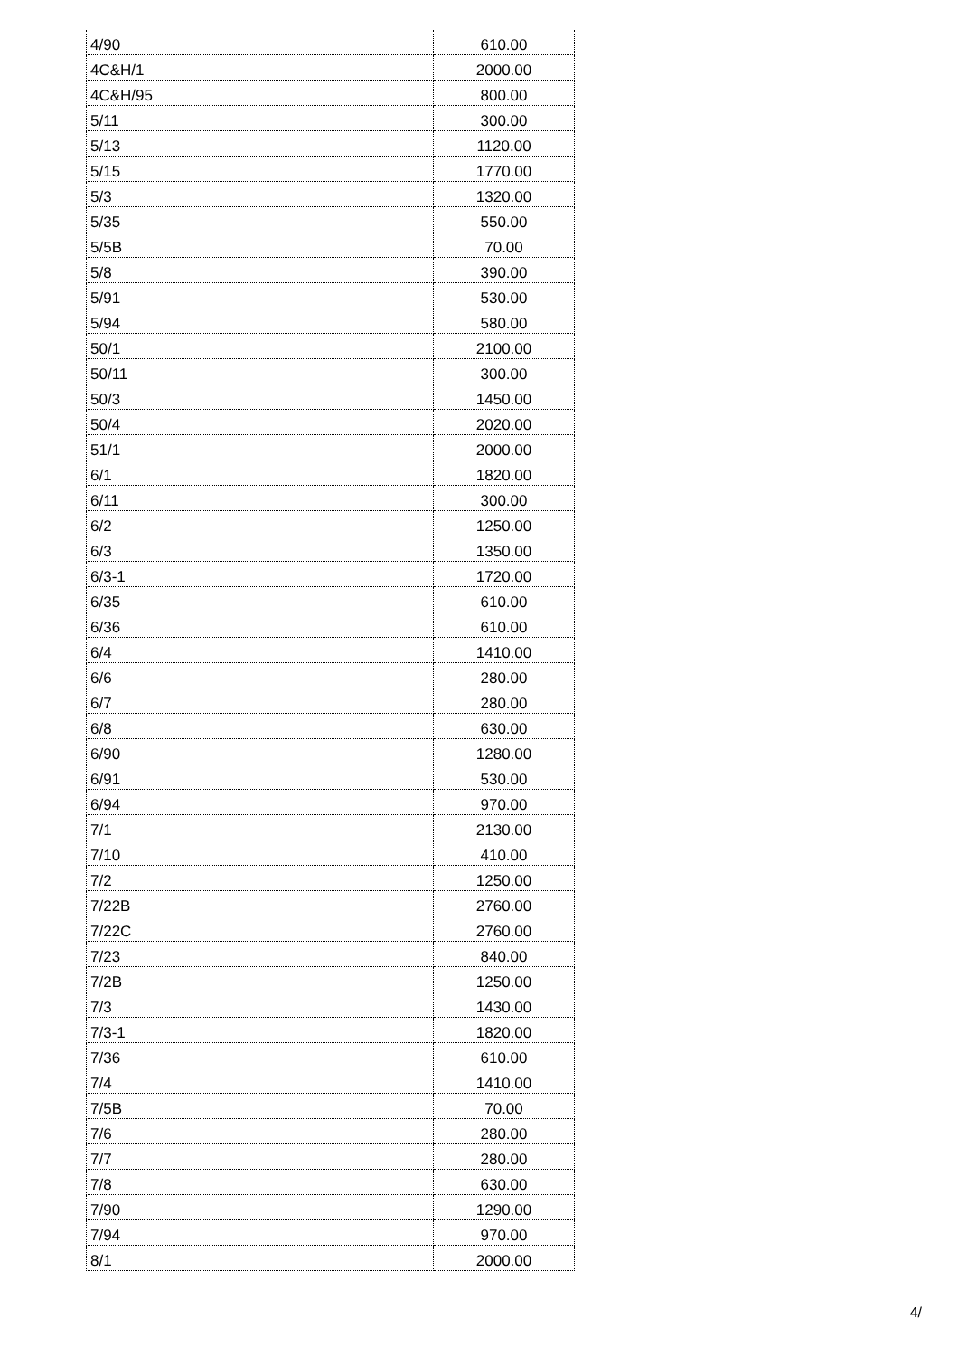| 4/90 | 610.00 |
| 4C&H/1 | 2000.00 |
| 4C&H/95 | 800.00 |
| 5/11 | 300.00 |
| 5/13 | 1120.00 |
| 5/15 | 1770.00 |
| 5/3 | 1320.00 |
| 5/35 | 550.00 |
| 5/5B | 70.00 |
| 5/8 | 390.00 |
| 5/91 | 530.00 |
| 5/94 | 580.00 |
| 50/1 | 2100.00 |
| 50/11 | 300.00 |
| 50/3 | 1450.00 |
| 50/4 | 2020.00 |
| 51/1 | 2000.00 |
| 6/1 | 1820.00 |
| 6/11 | 300.00 |
| 6/2 | 1250.00 |
| 6/3 | 1350.00 |
| 6/3-1 | 1720.00 |
| 6/35 | 610.00 |
| 6/36 | 610.00 |
| 6/4 | 1410.00 |
| 6/6 | 280.00 |
| 6/7 | 280.00 |
| 6/8 | 630.00 |
| 6/90 | 1280.00 |
| 6/91 | 530.00 |
| 6/94 | 970.00 |
| 7/1 | 2130.00 |
| 7/10 | 410.00 |
| 7/2 | 1250.00 |
| 7/22B | 2760.00 |
| 7/22C | 2760.00 |
| 7/23 | 840.00 |
| 7/2B | 1250.00 |
| 7/3 | 1430.00 |
| 7/3-1 | 1820.00 |
| 7/36 | 610.00 |
| 7/4 | 1410.00 |
| 7/5B | 70.00 |
| 7/6 | 280.00 |
| 7/7 | 280.00 |
| 7/8 | 630.00 |
| 7/90 | 1290.00 |
| 7/94 | 970.00 |
| 8/1 | 2000.00 |
4/